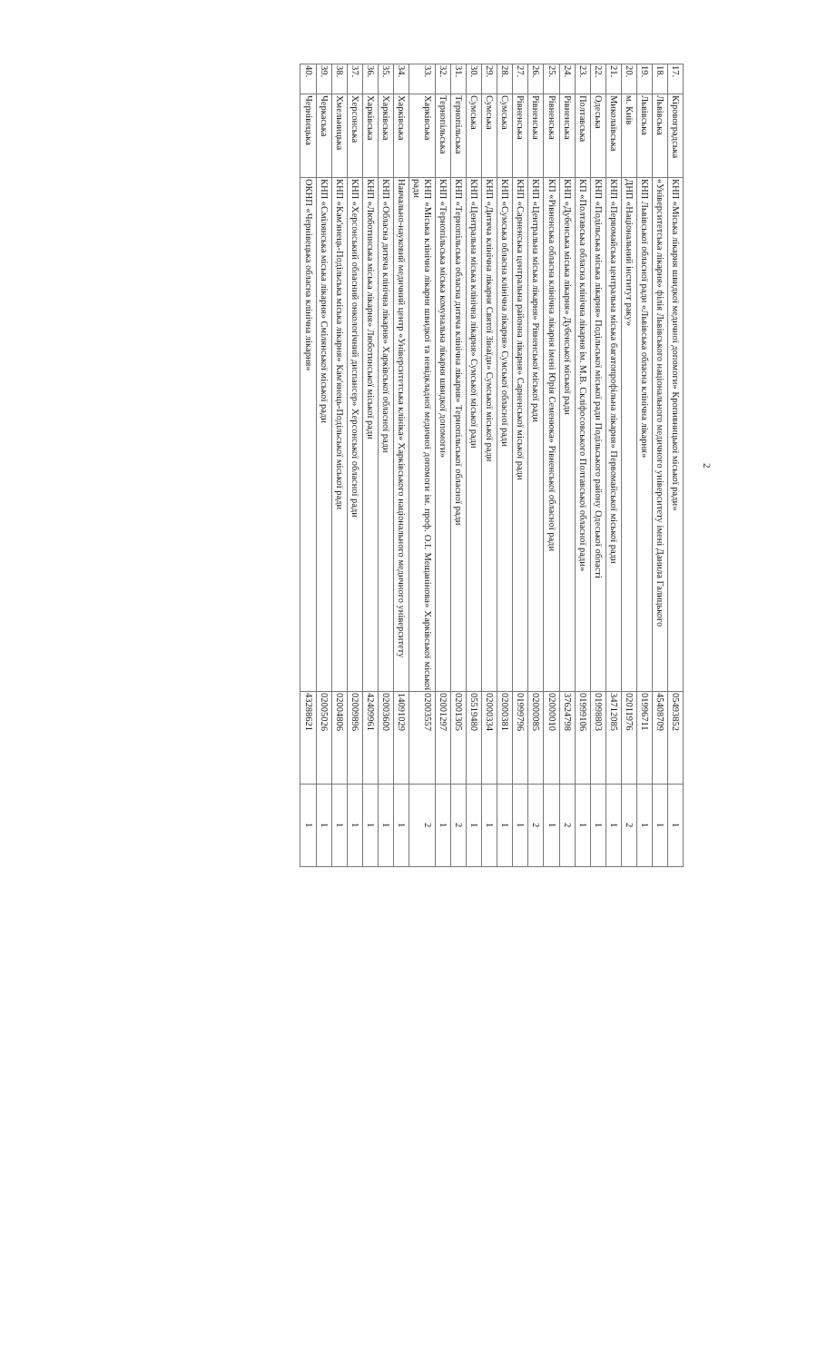2
| 17. | Кіровоградська | КНП «Міська лікарня швидкої медичної допомоги» Кропивницької міської ради» | 05493852 | 1 |
| 18. | Львівська | «Університетська лікарня» філія Львівського національного медичного університету імені Данила Галицького | 45408709 | 1 |
| 19. | Львівська | КНП Львівської обласної ради «Львівська обласна клінічна лікарня» | 01996711 | 1 |
| 20. | м. Київ | ДНП «Національний інститут раку» | 02011976 | 2 |
| 21. | Миколаївська | КНП «Первомайська центральна міська багатопрофільна лікарня» Первомайської міської ради | 34712085 | 1 |
| 22. | Одеська | КНП «Подільська міська лікарня» Подільської міської ради Подільського району Одеської області | 01998803 | 1 |
| 23. | Полтавська | КП «Полтавська обласна клінічна лікарня ім. М.В. Скліфосовського Полтавської обласної ради» | 01999106 | 1 |
| 24. | Рівненська | КНП «Дубенська міська лікарня» Дубенської міської ради | 37624798 | 2 |
| 25. | Рівненська | КП «Рівненська обласна клінічна лікарня імені Юрія Семенюка» Рівненської обласної ради | 02000010 | 1 |
| 26. | Рівненська | КНП «Центральна міська лікарня» Рівненської міської ради | 02000085 | 2 |
| 27. | Рівненська | КНП «Сарненська центральна районна лікарня» Сарненської міської ради | 01999796 | 1 |
| 28. | Сумська | КНП «Сумська обласна клінічна лікарня» Сумської обласної ради | 02000381 | 1 |
| 29. | Сумська | КНП «Дитяча клінічна лікарня Святої Зінаїди» Сумської міської ради | 02000334 | 1 |
| 30. | Сумська | КНП «Центральна міська клінічна лікарня» Сумської міської ради | 05519480 | 1 |
| 31. | Тернопільська | КНП «Тернопільська обласна дитяча клінічна лікарня» Тернопільської обласної ради | 02001305 | 2 |
| 32. | Тернопільська | КНП «Тернопільська міська комунальна лікарня швидкої допомоги» | 02001297 | 1 |
| 33. | Харківська | КНП «Міська клінічна лікарня швидкої та невідкладної медичної допомоги ім. проф. О.І. Мещанінова» Харківської міської ради | 02003557 | 2 |
| 34. | Харківська | Навчально-науковий медичний центр «Університетська клініка» Харківського національного медичного університету | 14091029 | 1 |
| 35. | Харківська | КНП «Обласна дитяча клінічна лікарня» Харківської обласної ради | 02003600 | 1 |
| 36. | Харківська | КНП «Люботинська міська лікарня» Люботинської міської ради | 42409961 | 1 |
| 37. | Херсонська | КНП «Херсонський обласний онкологічний диспансер» Херсонської обласної ради | 02009896 | 1 |
| 38. | Хмельницька | КНП «Кам'янець-Подільська міська лікарня» Кам'янець-Подільської міської ради | 02004806 | 1 |
| 39. | Черкаська | КНП «Смілянська міська лікарня» Смілянської міської ради | 02005026 | 1 |
| 40. | Чернівецька | ОКНП «Чернівецька обласна клінічна лікарня» | 43288621 | 1 |